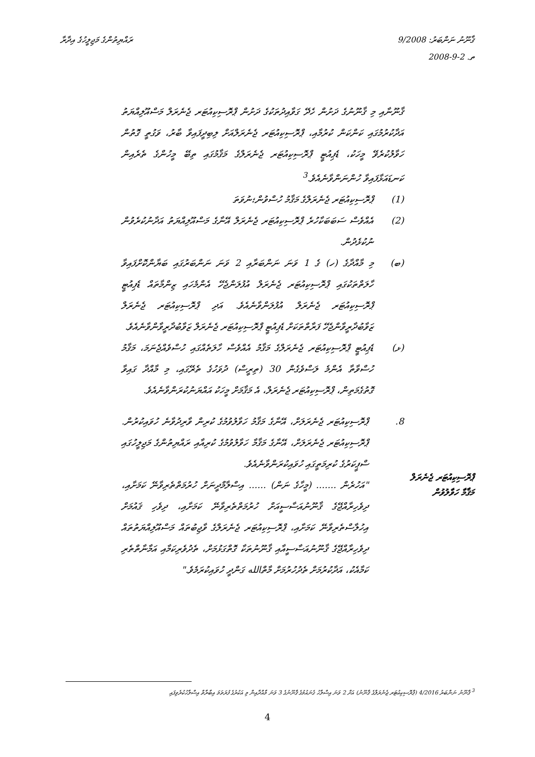ޤާނޫނު ނަންބަރު: 9/2008
ތ. 2-9-2008
ރައްޔިތުންގެ މަޖިލީހުގެ އިދާރާ
ޤާނޫނާއި މި ޤާނޫނުގެ ދަށުން ހެދޭ ގަވާއިދުތަކުގެ ދަށުން ޕްރޮސިކިއުޓަރ ޖެނެރަލް މަސްއޫލިއްޔަތު އަދާކުރުމުގައި ކަންކަން ކުރުމާއި، ޕްރޮސިކިއުޓަރ ޖެނެރަލްއަށް ލިބިދީފައިވާ ބާރު، ވަގުތީ ގޮތުން ހަވާލުކުރެވޭ މީހަކު، ޑެޕިއުޓީ ޕްރޮސިކިއުޓަރ ޖެނެރަލްގެ މަޤާމުގައި ތިބޭ މީހުންގެ ތެރެއިން ކަނޑައަޅާފައިވާ ހުންނަންވާނެއެވެ.<sup>3</sup>
(1) ޕްރޮސިކިއުޓަރ ޖެނެރަލްގެ މަޤާމު ހުސްވުން؛ނުވަތަ
(2) އެއްވެސް ސަބަބަކާހުރެ ޕްރޮސިކިއުޓަރ ޖެނެރަލް އޭނާގެ މަސްއޫލިއްޔަތު އަދާނުކުރެވުން ނުކުޅެދުން.
(ބ) މި މާއްދާގެ (ހ) ގެ 1 ވަނަ ނަންބަރާއި 2 ވަނަ ނަންބަރުގައި ބަޔާންކޮށްފައިވާ ހާލަތްތަކުގައި ޕްރޮސިކިއުޓަރ ޖެނެރަލް އުފުލަންޖެހޭ އެންމެހައި ޒިންމާތައް ޑެޕިއުޓީ ޕްރޮސިކިއުޓަރ ޖެނެރަލް އުފުލަންވާނެއެވެ. އަދި ޕްރޮސިކިއުޓަރ ޖެނެރަލް ޒަވާބުދާރީވާންޖެހޭ ފަރާތްތަކަށް ޑެޕިއުޓީ ޕްރޮސިކިއުޓަރ ޖެނެރަލް ޒަވާބުދާރީވާންވާނެއެވެ.
(ޅ) ޑެޕިއުޓީ ޕްރޮސިކިއުޓަރ ޖެނެރަލްގެ މަޤާމު އެއްވެސް ހާލަތެއްގައި ހުސްވެއްޖެނަމަ، މަޤާމު ހުސްވާތާ އެންމެ ލަސްވެގެން 30 (ތިރީސް) ދުވަހުގެ ތެރޭގައި، މި މާއްދާ ގައިވާ ގޮތުގެމަތިން، ޕްރޮސިކިއުޓަރ ޖެނެރަލް، އެ މަޤާމަށް މީހަކު އައްޔަނުކުރަންވާނެއެވެ.
8. ޕްރޮސިކިއުޓަރ ޖެނެރަލަށް، އޭނާގެ މަޤާމު ހަވާލުވުމުގެ ކުރިން ވާރިދުވާނެ ހުވައިކުރުން. ޕްރޮސިކިއުޓަރ ޖެނެރަލަށް، އޭނާގެ މަޤާމާ ހަވާލުވުމުގެ ކުރިއާއި ރައްޔިތުންގެ މަޖިލީހުގައި ސްޕީކަރުގެ ކުރިމަތީގައި ހުވައިކުރަންވާނެއެވެ.
"އަހުރެން ....... (މީހާގެ ނަން) ...... އިސްލާމްދީނަށް ހުރުމަތްތެރިވާނޭ ކަމަށާއި، ދިވެހިރާއްޖޭގެ ޤާނޫނުއަސާސީއަށް ހުރުމަތްތެރިވާނޭ ކަމަށާއި، ދިވެހި ޤައުމަށް އިހުލާސްތެރިވާނޭ ކަމަށާއި، ޕްރޮސިކިއުޓަރ ޖެނެރަލްގެ ވާޖިބުތައް މަސްއޫލިއްޔަތުތައް ދިވެހިރާއްޖޭގެ ޤާނޫނުއަސާސީއާއި ޤާނޫނުތަކާ ގޮތްގަޅުމަށް، ތެދުވެރިކަމާއި އަމާނާތްތެރި ކަމާއެކު، އަދާކުރުމަށް ތެދުހުރުމަށް މާތްالله ގަންދީ ހުވައިކުރަމެވެ."
ޕްރޮސިކިއުޓަރ ޖެނެރަލް މަޤާމާ ހަވާލުވުން
<sup>3</sup> ޤާނޫނު ނަންބަރު 4/2016 (ޕްރޮސިކިއުޓަރ ޖެނެރަލްގެ ޤާނޫނު) އަށް 2 ވަނަ އިސްލާހު ގެނައުމުގެ ޤާނޫނުގެ 3 ވަނަ މާއްދާއިން މި އަކުރުގެ ފުރަތަމަ އިބާރާތް އިސްލާހުކުރެވިފައި
4